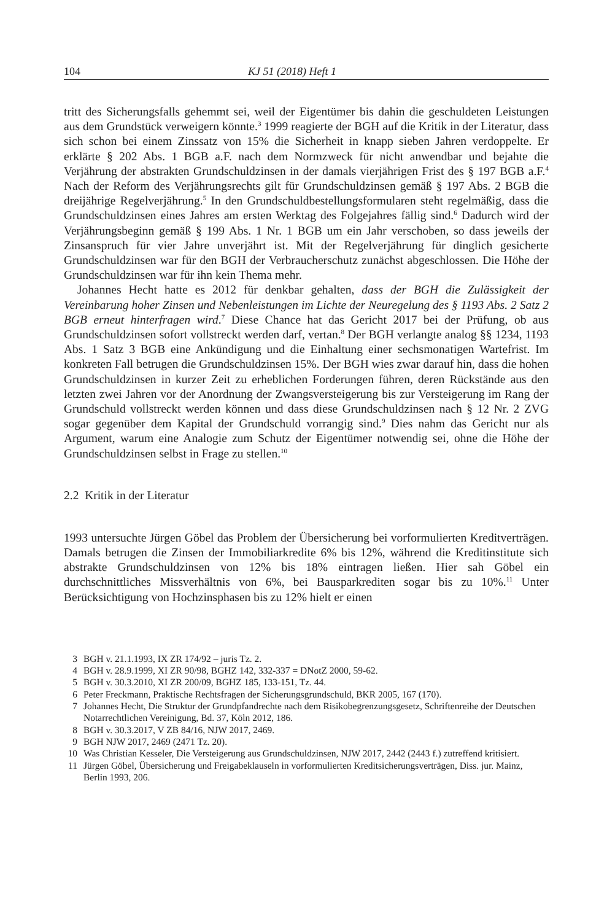104 KJ 51 (2018) Heft 1
tritt des Sicherungsfalls gehemmt sei, weil der Eigentümer bis dahin die geschuldeten Leistungen aus dem Grundstück verweigern könnte.<sup>3</sup> 1999 reagierte der BGH auf die Kritik in der Literatur, dass sich schon bei einem Zinssatz von 15% die Sicherheit in knapp sieben Jahren verdoppelte. Er erklärte § 202 Abs. 1 BGB a.F. nach dem Normzweck für nicht anwendbar und bejahte die Verjährung der abstrakten Grundschuldzinsen in der damals vierjährigen Frist des § 197 BGB a.F.<sup>4</sup> Nach der Reform des Verjährungsrechts gilt für Grundschuldzinsen gemäß § 197 Abs. 2 BGB die dreijährige Regelverjährung.<sup>5</sup> In den Grundschuldbestellungsformularen steht regelmäßig, dass die Grundschuldzinsen eines Jahres am ersten Werktag des Folgejahres fällig sind.<sup>6</sup> Dadurch wird der Verjährungsbeginn gemäß § 199 Abs. 1 Nr. 1 BGB um ein Jahr verschoben, so dass jeweils der Zinsanspruch für vier Jahre unverjährt ist. Mit der Regelverjährung für dinglich gesicherte Grundschuldzinsen war für den BGH der Verbraucherschutz zunächst abgeschlossen. Die Höhe der Grundschuldzinsen war für ihn kein Thema mehr.
Johannes Hecht hatte es 2012 für denkbar gehalten, dass der BGH die Zulässigkeit der Vereinbarung hoher Zinsen und Nebenleistungen im Lichte der Neuregelung des § 1193 Abs. 2 Satz 2 BGB erneut hinterfragen wird.<sup>7</sup> Diese Chance hat das Gericht 2017 bei der Prüfung, ob aus Grundschuldzinsen sofort vollstreckt werden darf, vertan.<sup>8</sup> Der BGH verlangte analog §§ 1234, 1193 Abs. 1 Satz 3 BGB eine Ankündigung und die Einhaltung einer sechsmonatigen Wartefrist. Im konkreten Fall betrugen die Grundschuldzinsen 15%. Der BGH wies zwar darauf hin, dass die hohen Grundschuldzinsen in kurzer Zeit zu erheblichen Forderungen führen, deren Rückstände aus den letzten zwei Jahren vor der Anordnung der Zwangsversteigerung bis zur Versteigerung im Rang der Grundschuld vollstreckt werden können und dass diese Grundschuldzinsen nach § 12 Nr. 2 ZVG sogar gegenüber dem Kapital der Grundschuld vorrangig sind.<sup>9</sup> Dies nahm das Gericht nur als Argument, warum eine Analogie zum Schutz der Eigentümer notwendig sei, ohne die Höhe der Grundschuldzinsen selbst in Frage zu stellen.<sup>10</sup>
2.2 Kritik in der Literatur
1993 untersuchte Jürgen Göbel das Problem der Übersicherung bei vorformulierten Kreditverträgen. Damals betrugen die Zinsen der Immobiliarkredite 6% bis 12%, während die Kreditinstitute sich abstrakte Grundschuldzinsen von 12% bis 18% eintragen ließen. Hier sah Göbel ein durchschnittliches Missverhältnis von 6%, bei Bausparkrediten sogar bis zu 10%.<sup>11</sup> Unter Berücksichtigung von Hochzinsphasen bis zu 12% hielt er einen
3 BGH v. 21.1.1993, IX ZR 174/92 – juris Tz. 2.
4 BGH v. 28.9.1999, XI ZR 90/98, BGHZ 142, 332-337 = DNotZ 2000, 59-62.
5 BGH v. 30.3.2010, XI ZR 200/09, BGHZ 185, 133-151, Tz. 44.
6 Peter Freckmann, Praktische Rechtsfragen der Sicherungsgrundschuld, BKR 2005, 167 (170).
7 Johannes Hecht, Die Struktur der Grundpfandrechte nach dem Risikobegrenzungsgesetz, Schriftenreihe der Deutschen Notarrechtlichen Vereinigung, Bd. 37, Köln 2012, 186.
8 BGH v. 30.3.2017, V ZB 84/16, NJW 2017, 2469.
9 BGH NJW 2017, 2469 (2471 Tz. 20).
10 Was Christian Kesseler, Die Versteigerung aus Grundschuldzinsen, NJW 2017, 2442 (2443 f.) zutreffend kritisiert.
11 Jürgen Göbel, Übersicherung und Freigabeklauseln in vorformulierten Kreditsicherungsverträgen, Diss. jur. Mainz, Berlin 1993, 206.